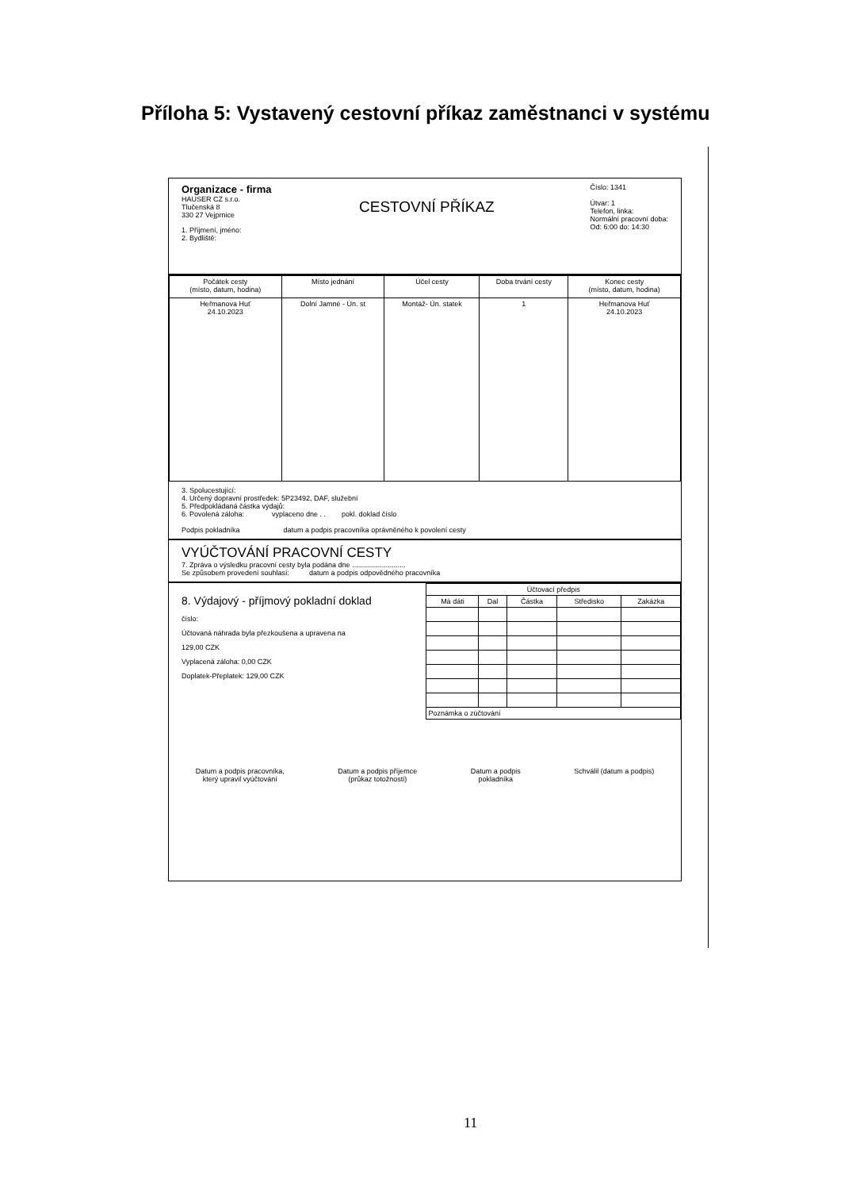Příloha 5: Vystavený cestovní příkaz zaměstnanci v systému
Číslo: 1341
Útvar: 1
Telefon, linka:
Normální pracovní doba:
Od: 6:00 do: 14:30
Organizace - firma
HAUSER CZ s.r.o.
Tlučenská 8
330 27 Vejprnice
CESTOVNÍ PŘÍKAZ
1. Příjmení, jméno:
2. Bydliště:
| Počátek cesty (místo, datum, hodina) | Místo jednání | Účel cesty | Doba trvání cesty | Konec cesty (místo, datum, hodina) |
| --- | --- | --- | --- | --- |
| Heřmanova Huť 24.10.2023 | Dolní Jamné - Ún. st | Montáž- Ún. statek | 1 | Heřmanova Huť 24.10.2023 |
3. Spolucestující:
4. Určený dopravní prostředek: 5P23492, DAF, služební
5. Předpokládaná částka výdajů:
6. Povolená záloha: vyplaceno dne . . pokl. doklad číslo
Podpis pokladníka datum a podpis pracovníka oprávněného k povolení cesty
VYÚČTOVÁNÍ PRACOVNÍ CESTY
7. Zpráva o výsledku pracovní cesty byla podána dne ...........................
Se způsobem provedení souhlasí: datum a podpis odpovědného pracovníka
8. Výdajový - příjmový pokladní doklad
číslo:
Účtovaná náhrada byla přezkoušena a upravena na
129,00 CZK
Vyplacená záloha: 0,00 CZK
Doplatek-Přeplatek: 129,00 CZK
| Účtovací předpis | | | | |
| --- | --- | --- | --- | --- |
| Má dáti | Dal | Částka | Středisko | Zakázka |
| Poznámka o zúčtování | | | | |
Datum a podpis pracovníka,
který upravil vyúčtování Datum a podpis příjemce
(průkaz totožnosti) Datum a podpis
pokladníka Schválil (datum a podpis)
11